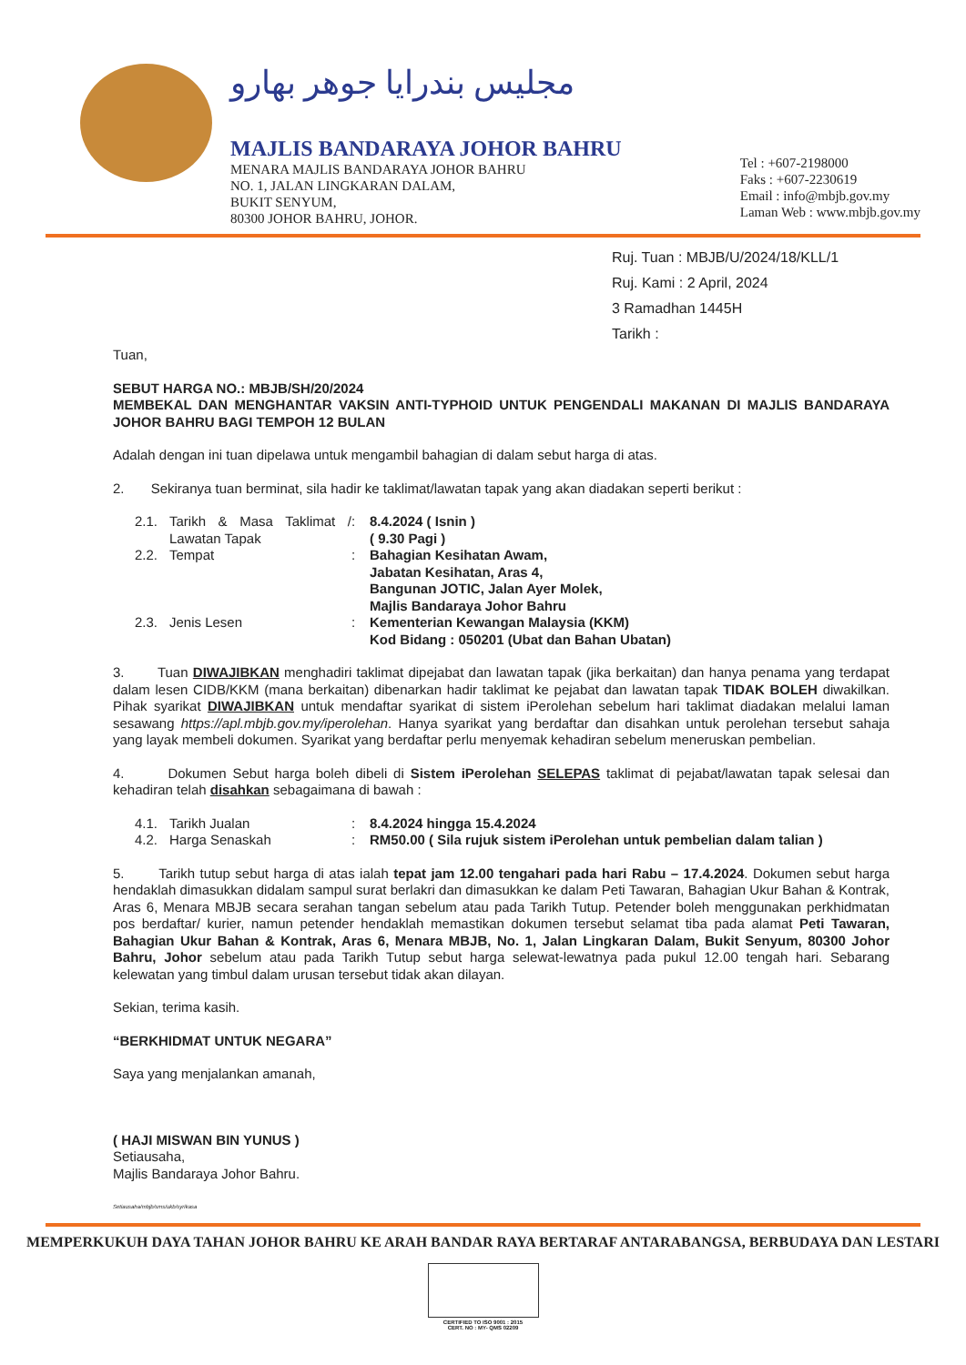مجليس بندرايا جوهر بهارو
MAJLIS BANDARAYA JOHOR BAHRU
MENARA MAJLIS BANDARAYA JOHOR BAHRU
NO. 1, JALAN LINGKARAN DALAM,
BUKIT SENYUM,
80300 JOHOR BAHRU, JOHOR.
Tel : +607-2198000
Faks : +607-2230619
Email : info@mbjb.gov.my
Laman Web : www.mbjb.gov.my
Ruj. Tuan : MBJB/U/2024/18/KLL/1
Ruj. Kami : 2 April, 2024
3 Ramadhan 1445H
Tarikh :
Tuan,
SEBUT HARGA NO.: MBJB/SH/20/2024
MEMBEKAL DAN MENGHANTAR VAKSIN ANTI-TYPHOID UNTUK PENGENDALI MAKANAN DI MAJLIS BANDARAYA JOHOR BAHRU BAGI TEMPOH 12 BULAN
Adalah dengan ini tuan dipelawa untuk mengambil bahagian di dalam sebut harga di atas.
2. Sekiranya tuan berminat, sila hadir ke taklimat/lawatan tapak yang akan diadakan seperti berikut :
2.1. Tarikh & Masa Taklimat / Lawatan Tapak: 8.4.2024 ( Isnin )
( 9.30 Pagi )
2.2. Tempat: Bahagian Kesihatan Awam,
Jabatan Kesihatan, Aras 4,
Bangunan JOTIC, Jalan Ayer Molek,
Majlis Bandaraya Johor Bahru
2.3. Jenis Lesen: Kementerian Kewangan Malaysia (KKM)
Kod Bidang : 050201 (Ubat dan Bahan Ubatan)
3. Tuan DIWAJIBKAN menghadiri taklimat dipejabat dan lawatan tapak (jika berkaitan) dan hanya penama yang terdapat dalam lesen CIDB/KKM (mana berkaitan) dibenarkan hadir taklimat ke pejabat dan lawatan tapak TIDAK BOLEH diwakilkan. Pihak syarikat DIWAJIBKAN untuk mendaftar syarikat di sistem iPerolehan sebelum hari taklimat diadakan melalui laman sesawang https://apl.mbjb.gov.my/iperolehan. Hanya syarikat yang berdaftar dan disahkan untuk perolehan tersebut sahaja yang layak membeli dokumen. Syarikat yang berdaftar perlu menyemak kehadiran sebelum meneruskan pembelian.
4. Dokumen Sebut harga boleh dibeli di Sistem iPerolehan SELEPAS taklimat di pejabat/lawatan tapak selesai dan kehadiran telah disahkan sebagaimana di bawah :
4.1. Tarikh Jualan: 8.4.2024 hingga 15.4.2024
4.2. Harga Senaskah: RM50.00 ( Sila rujuk sistem iPerolehan untuk pembelian dalam talian )
5. Tarikh tutup sebut harga di atas ialah tepat jam 12.00 tengahari pada hari Rabu – 17.4.2024. Dokumen sebut harga hendaklah dimasukkan didalam sampul surat berlakri dan dimasukkan ke dalam Peti Tawaran, Bahagian Ukur Bahan & Kontrak, Aras 6, Menara MBJB secara serahan tangan sebelum atau pada Tarikh Tutup. Petender boleh menggunakan perkhidmatan pos berdaftar/ kurier, namun petender hendaklah memastikan dokumen tersebut selamat tiba pada alamat Peti Tawaran, Bahagian Ukur Bahan & Kontrak, Aras 6, Menara MBJB, No. 1, Jalan Lingkaran Dalam, Bukit Senyum, 80300 Johor Bahru, Johor sebelum atau pada Tarikh Tutup sebut harga selewat-lewatnya pada pukul 12.00 tengah hari. Sebarang kelewatan yang timbul dalam urusan tersebut tidak akan dilayan.
Sekian, terima kasih.
“BERKHIDMAT UNTUK NEGARA”
Saya yang menjalankan amanah,
( HAJI MISWAN BIN YUNUS )
Setiausaha,
Majlis Bandaraya Johor Bahru.
Setiausaha/mbjb/sms/ukb/syrikasa
MEMPERKUKUH DAYA TAHAN JOHOR BAHRU KE ARAH BANDAR RAYA BERTARAF ANTARABANGSA, BERBUDAYA DAN LESTARI
CERTIFIED TO ISO 9001 : 2015
CERT. NO : MY- QMS 02209